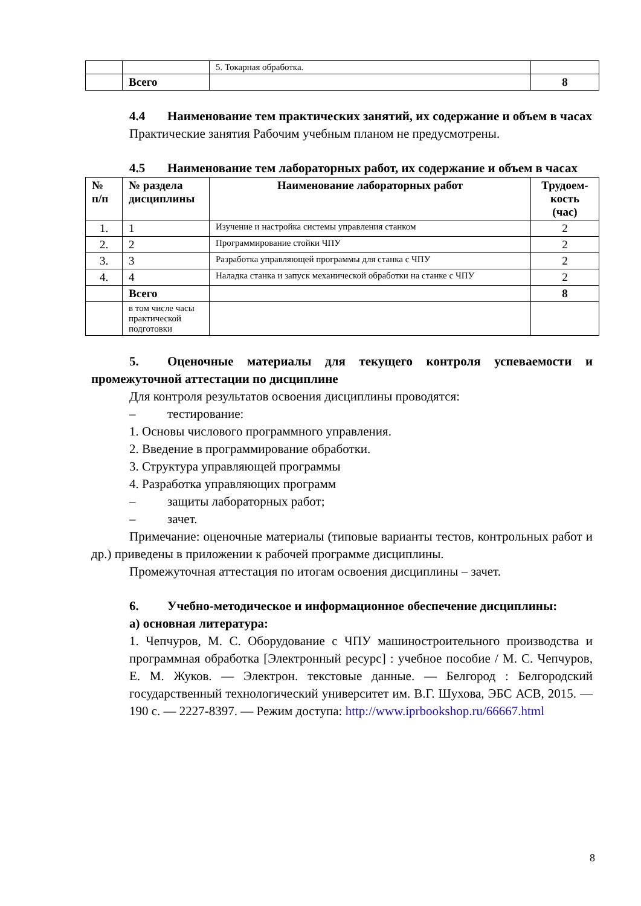| | | 5. Токарная обработка. | |
| | Всего | | 8 |
4.4 Наименование тем практических занятий, их содержание и объем в часах
Практические занятия Рабочим учебным планом не предусмотрены.
4.5 Наименование тем лабораторных работ, их содержание и объем в часах
| № п/п | № раздела дисциплины | Наименование лабораторных работ | Трудоем-кость (час) |
| --- | --- | --- | --- |
| 1. | 1 | Изучение и настройка системы управления станком | 2 |
| 2. | 2 | Программирование стойки ЧПУ | 2 |
| 3. | 3 | Разработка управляющей программы для станка с ЧПУ | 2 |
| 4. | 4 | Наладка станка и запуск механической обработки на станке с ЧПУ | 2 |
| | Всего | | 8 |
| | в том числе часы практической подготовки | | |
5. Оценочные материалы для текущего контроля успеваемости и промежуточной аттестации по дисциплине
Для контроля результатов освоения дисциплины проводятся:
– тестирование:
1. Основы числового программного управления.
2. Введение в программирование обработки.
3. Структура управляющей программы
4. Разработка управляющих программ
– защиты лабораторных работ;
– зачет.
Примечание: оценочные материалы (типовые варианты тестов, контрольных работ и др.) приведены в приложении к рабочей программе дисциплины.
Промежуточная аттестация по итогам освоения дисциплины – зачет.
6. Учебно-методическое и информационное обеспечение дисциплины:
а) основная литература:
1. Чепчуров, М. С. Оборудование с ЧПУ машиностроительного производства и программная обработка [Электронный ресурс] : учебное пособие / М. С. Чепчуров, Е. М. Жуков. — Электрон. текстовые данные. — Белгород : Белгородский государственный технологический университет им. В.Г. Шухова, ЭБС АСВ, 2015. — 190 с. — 2227-8397. — Режим доступа: http://www.iprbookshop.ru/66667.html
8